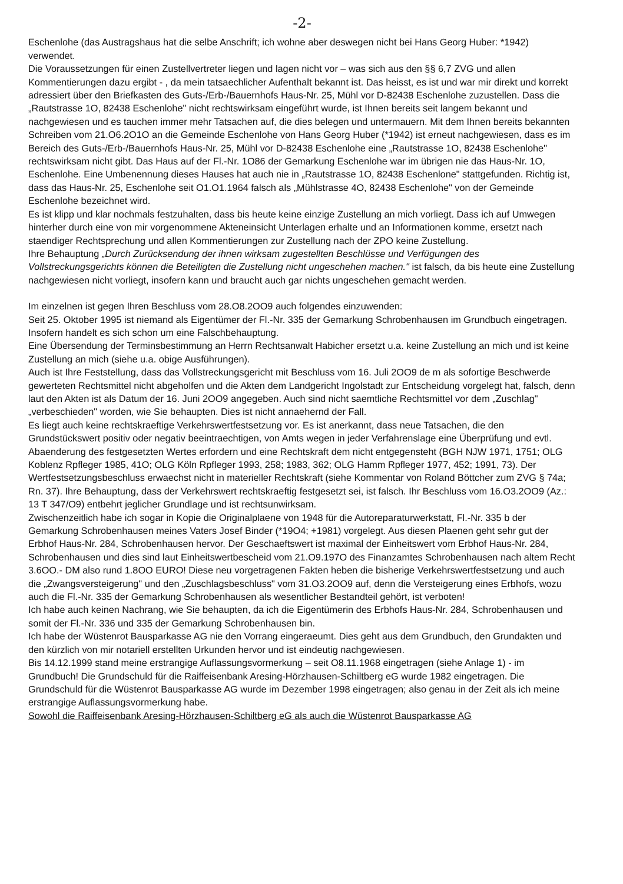-2-
Eschenlohe (das Austragshaus hat die selbe Anschrift; ich wohne aber deswegen nicht bei Hans Georg Huber: *1942) verwendet.
Die Voraussetzungen für einen Zustellvertreter liegen und lagen nicht vor – was sich aus den §§ 6,7 ZVG und allen Kommentierungen dazu ergibt - , da mein tatsaechlicher Aufenthalt bekannt ist. Das heisst, es ist und war mir direkt und korrekt adressiert über den Briefkasten des Guts-/Erb-/Bauernhofs Haus-Nr. 25, Mühl vor D-82438 Eschenlohe zuzustellen. Dass die „Rautstrasse 1O, 82438 Eschenlohe" nicht rechtswirksam eingeführt wurde, ist Ihnen bereits seit langem bekannt und nachgewiesen und es tauchen immer mehr Tatsachen auf, die dies belegen und untermauern. Mit dem Ihnen bereits bekannten Schreiben vom 21.O6.2O1O an die Gemeinde Eschenlohe von Hans Georg Huber (*1942) ist erneut nachgewiesen, dass es im Bereich des Guts-/Erb-/Bauernhofs Haus-Nr. 25, Mühl vor D-82438 Eschenlohe eine „Rautstrasse 1O, 82438 Eschenlohe" rechtswirksam nicht gibt. Das Haus auf der Fl.-Nr. 1O86 der Gemarkung Eschenlohe war im übrigen nie das Haus-Nr. 1O, Eschenlohe. Eine Umbenennung dieses Hauses hat auch nie in „Rautstrasse 1O, 82438 Eschenlone" stattgefunden. Richtig ist, dass das Haus-Nr. 25, Eschenlohe seit O1.O1.1964 falsch als „Mühlstrasse 4O, 82438 Eschenlohe" von der Gemeinde Eschenlohe bezeichnet wird.
Es ist klipp und klar nochmals festzuhalten, dass bis heute keine einzige Zustellung an mich vorliegt. Dass ich auf Umwegen hinterher durch eine von mir vorgenommene Akteneinsicht Unterlagen erhalte und an Informationen komme, ersetzt nach staendiger Rechtsprechung und allen Kommentierungen zur Zustellung nach der ZPO keine Zustellung.
Ihre Behauptung „Durch Zurücksendung der ihnen wirksam zugestellten Beschlüsse und Verfügungen des Vollstreckungsgerichts können die Beteiligten die Zustellung nicht ungeschehen machen." ist falsch, da bis heute eine Zustellung nachgewiesen nicht vorliegt, insofern kann und braucht auch gar nichts ungeschehen gemacht werden.
Im einzelnen ist gegen Ihren Beschluss vom 28.O8.2OO9 auch folgendes einzuwenden:
Seit 25. Oktober 1995 ist niemand als Eigentümer der Fl.-Nr. 335 der Gemarkung Schrobenhausen im Grundbuch eingetragen. Insofern handelt es sich schon um eine Falschbehauptung.
Eine Übersendung der Terminsbestimmung an Herrn Rechtsanwalt Habicher ersetzt u.a. keine Zustellung an mich und ist keine Zustellung an mich (siehe u.a. obige Ausführungen).
Auch ist Ihre Feststellung, dass das Vollstreckungsgericht mit Beschluss vom 16. Juli 2OO9 de m als sofortige Beschwerde gewerteten Rechtsmittel nicht abgeholfen und die Akten dem Landgericht Ingolstadt zur Entscheidung vorgelegt hat, falsch, denn laut den Akten ist als Datum der 16. Juni 2OO9 angegeben. Auch sind nicht saemtliche Rechtsmittel vor dem „Zuschlag" „verbeschieden" worden, wie Sie behaupten. Dies ist nicht annaehernd der Fall.
Es liegt auch keine rechtskraeftige Verkehrswertfestsetzung vor. Es ist anerkannt, dass neue Tatsachen, die den Grundstückswert positiv oder negativ beeintraechtigen, von Amts wegen in jeder Verfahrenslage eine Überprüfung und evtl. Abaenderung des festgesetzten Wertes erfordern und eine Rechtskraft dem nicht entgegensteht (BGH NJW 1971, 1751; OLG Koblenz Rpfleger 1985, 41O; OLG Köln Rpfleger 1993, 258; 1983, 362; OLG Hamm Rpfleger 1977, 452; 1991, 73). Der Wertfestsetzungsbeschluss erwaechst nicht in materieller Rechtskraft (siehe Kommentar von Roland Böttcher zum ZVG § 74a; Rn. 37). Ihre Behauptung, dass der Verkehrswert rechtskraeftig festgesetzt sei, ist falsch. Ihr Beschluss vom 16.O3.2OO9 (Az.: 13 T 347/O9) entbehrt jeglicher Grundlage und ist rechtsunwirksam.
Zwischenzeitlich habe ich sogar in Kopie die Originalplaene von 1948 für die Autoreparaturwerkstatt, Fl.-Nr. 335 b der Gemarkung Schrobenhausen meines Vaters Josef Binder (*19O4; +1981) vorgelegt. Aus diesen Plaenen geht sehr gut der Erbhof Haus-Nr. 284, Schrobenhausen hervor. Der Geschaeftswert ist maximal der Einheitswert vom Erbhof Haus-Nr. 284, Schrobenhausen und dies sind laut Einheitswertbescheid vom 21.O9.197O des Finanzamtes Schrobenhausen nach altem Recht 3.6OO.- DM also rund 1.8OO EURO! Diese neu vorgetragenen Fakten heben die bisherige Verkehrswertfestsetzung und auch die „Zwangsversteigerung" und den „Zuschlagsbeschluss" vom 31.O3.2OO9 auf, denn die Versteigerung eines Erbhofs, wozu auch die Fl.-Nr. 335 der Gemarkung Schrobenhausen als wesentlicher Bestandteil gehört, ist verboten!
Ich habe auch keinen Nachrang, wie Sie behaupten, da ich die Eigentümerin des Erbhofs Haus-Nr. 284, Schrobenhausen und somit der Fl.-Nr. 336 und 335 der Gemarkung Schrobenhausen bin.
Ich habe der Wüstenrot Bausparkasse AG nie den Vorrang eingeraeumt. Dies geht aus dem Grundbuch, den Grundakten und den kürzlich von mir notariell erstellten Urkunden hervor und ist eindeutig nachgewiesen.
Bis 14.12.1999 stand meine erstrangige Auflassungsvormerkung – seit O8.11.1968 eingetragen (siehe Anlage 1) - im Grundbuch! Die Grundschuld für die Raiffeisenbank Aresing-Hörzhausen-Schiltberg eG wurde 1982 eingetragen. Die Grundschuld für die Wüstenrot Bausparkasse AG wurde im Dezember 1998 eingetragen; also genau in der Zeit als ich meine erstrangige Auflassungsvormerkung habe.
Sowohl die Raiffeisenbank Aresing-Hörzhausen-Schiltberg eG als auch die Wüstenrot Bausparkasse AG